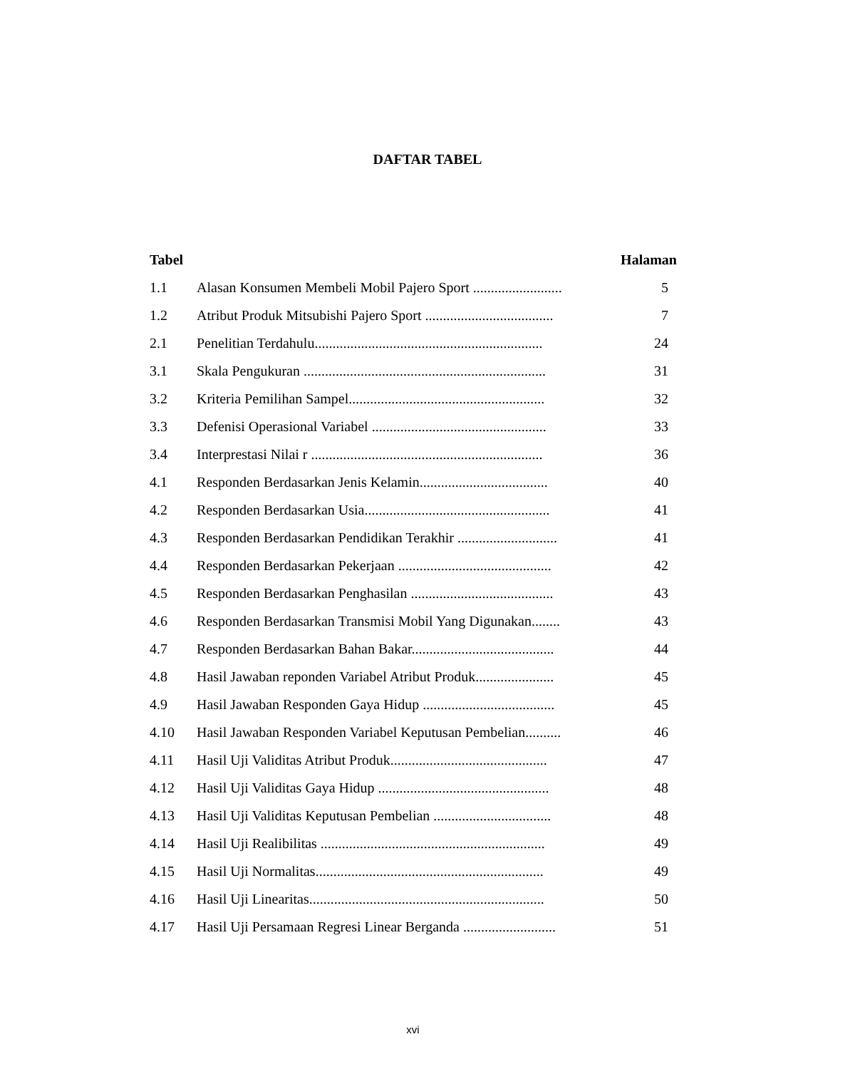DAFTAR TABEL
| Tabel | | Halaman |
| --- | --- | --- |
| 1.1 | Alasan Konsumen Membeli Mobil Pajero Sport ......................... | 5 |
| 1.2 | Atribut Produk Mitsubishi Pajero Sport .................................... | 7 |
| 2.1 | Penelitian Terdahulu................................................................ | 24 |
| 3.1 | Skala Pengukuran .................................................................... | 31 |
| 3.2 | Kriteria Pemilihan Sampel....................................................... | 32 |
| 3.3 | Defenisi Operasional Variabel ................................................. | 33 |
| 3.4 | Interprestasi Nilai r ................................................................. | 36 |
| 4.1 | Responden Berdasarkan Jenis Kelamin.................................... | 40 |
| 4.2 | Responden Berdasarkan Usia.................................................... | 41 |
| 4.3 | Responden Berdasarkan Pendidikan Terakhir ............................ | 41 |
| 4.4 | Responden Berdasarkan Pekerjaan ........................................... | 42 |
| 4.5 | Responden Berdasarkan Penghasilan ........................................ | 43 |
| 4.6 | Responden Berdasarkan Transmisi Mobil Yang Digunakan........ | 43 |
| 4.7 | Responden Berdasarkan Bahan Bakar........................................ | 44 |
| 4.8 | Hasil Jawaban reponden Variabel Atribut Produk...................... | 45 |
| 4.9 | Hasil Jawaban Responden Gaya Hidup ..................................... | 45 |
| 4.10 | Hasil Jawaban Responden Variabel Keputusan Pembelian.......... | 46 |
| 4.11 | Hasil Uji Validitas Atribut Produk............................................ | 47 |
| 4.12 | Hasil Uji Validitas Gaya Hidup ................................................ | 48 |
| 4.13 | Hasil Uji Validitas Keputusan Pembelian ................................. | 48 |
| 4.14 | Hasil Uji Realibilitas ............................................................... | 49 |
| 4.15 | Hasil Uji Normalitas................................................................ | 49 |
| 4.16 | Hasil Uji Linearitas.................................................................. | 50 |
| 4.17 | Hasil Uji Persamaan Regresi Linear Berganda .......................... | 51 |
xvi